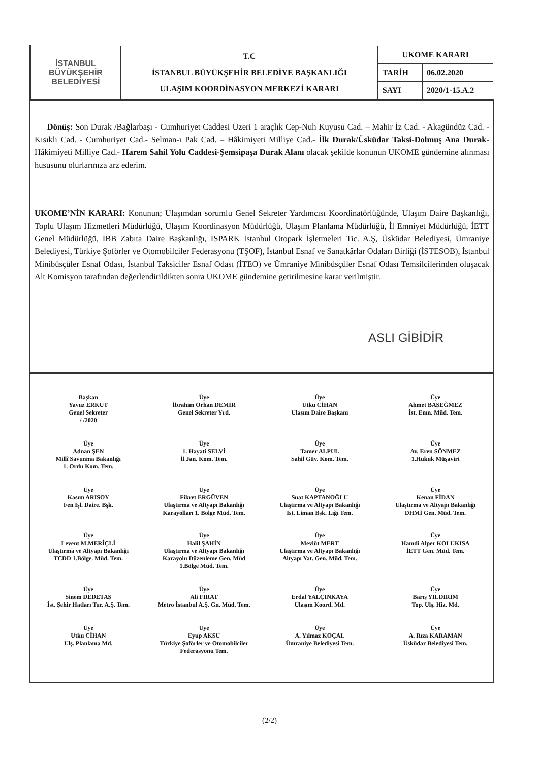| İSTANBUL BÜYÜKŞEHİR BELEDİYESİ | T.C İSTANBUL BÜYÜKŞEHİR BELEDİYE BAŞKANLIĞI ULAŞIM KOORDİNASYON MERKEZİ KARARI | UKOME KARARI | |
| | | TARİH | 06.02.2020 |
| | | SAYI | 2020/1-15.A.2 |
Dönüş: Son Durak /Bağlarbaşı - Cumhuriyet Caddesi Üzeri 1 araçlık Cep-Nuh Kuyusu Cad. – Mahir İz Cad. - Akagündüz Cad. - Kısıklı Cad. - Cumhuriyet Cad.- Selman-ı Pak Cad. – Hâkimiyeti Milliye Cad.- İlk Durak/Üsküdar Taksi-Dolmuş Ana Durak- Hâkimiyeti Milliye Cad.- Harem Sahil Yolu Caddesi-Şemsipaşa Durak Alanı olacak şekilde konunun UKOME gündemine alınması hususunu olurlarınıza arz ederim.
UKOME’NİN KARARI: Konunun; Ulaşımdan sorumlu Genel Sekreter Yardımcısı Koordinatörlüğünde, Ulaşım Daire Başkanlığı, Toplu Ulaşım Hizmetleri Müdürlüğü, Ulaşım Koordinasyon Müdürlüğü, Ulaşım Planlama Müdürlüğü, İl Emniyet Müdürlüğü, İETT Genel Müdürlüğü, İBB Zabıta Daire Başkanlığı, İSPARK İstanbul Otopark İşletmeleri Tic. A.Ş, Üsküdar Belediyesi, Ümraniye Belediyesi, Türkiye Şoförler ve Otomobilciler Federasyonu (TŞOF), İstanbul Esnaf ve Sanatkârlar Odaları Birliği (İSTESOB), İstanbul Minibüsçüler Esnaf Odası, İstanbul Taksiciler Esnaf Odası (İTEO) ve Ümraniye Minibüsçüler Esnaf Odası Temsilcilerinden oluşacak Alt Komisyon tarafından değerlendirildikten sonra UKOME gündemine getirilmesine karar verilmiştir.
ASLI GİBİDİR
Başkan
Yavuz ERKUT
Genel Sekreter
/ /2020
Üye
İbrahim Orhan DEMİR
Genel Sekreter Yrd.
Üye
Utku CİHAN
Ulaşım Daire Başkanı
Üye
Ahmet BAŞEĞMEZ
İst. Emn. Müd. Tem.
Üye
Adnan ŞEN
Millî Savunma Bakanlığı
1. Ordu Kom. Tem.
Üye
1. Hayati SELVİ
İl Jan. Kom. Tem.
Üye
Tamer ALPUL
Sahil Güv. Kom. Tem.
Üye
Av. Eren SÖNMEZ
1.Hukuk Müşaviri
Üye
Kasım ARISOY
Fen İşl. Daire. Bşk.
Üye
Fikret ERGÜVEN
Ulaştırma ve Altyapı Bakanlığı
Karayolları 1. Bölge Müd. Tem.
Üye
Suat KAPTANOĞLU
Ulaştırma ve Altyapı Bakanlığı
İst. Liman Bşk. Lığı Tem.
Üye
Kenan FİDAN
Ulaştırma ve Altyapı Bakanlığı
DHMİ Gen. Müd. Tem.
Üye
Levent M.MERİÇLİ
Ulaştırma ve Altyapı Bakanlığı
TCDD 1.Bölge. Müd. Tem.
Üye
Halil ŞAHİN
Ulaştırma ve Altyapı Bakanlığı
Karayolu Düzenleme Gen. Müd
1.Bölge Müd. Tem.
Üye
Mevlüt MERT
Ulaştırma ve Altyapı Bakanlığı
Altyapı Yat. Gen. Müd. Tem.
Üye
Hamdi Alper KOLUKISA
İETT Gen. Müd. Tem.
Üye
Sinem DEDETAŞ
İst. Şehir Hatları Tur. A.Ş. Tem.
Üye
Ali FIRAT
Metro İstanbul A.Ş. Gn. Müd. Tem.
Üye
Erdal YALÇINKAYA
Ulaşım Koord. Md.
Üye
Barış YILDIRIM
Top. Ulş. Hiz. Md.
Üye
Utku CİHAN
Ulş. Planlama Md.
Üye
Eyup AKSU
Türkiye Şoförler ve Otomobilciler
Federasyonu Tem.
Üye
A. Yılmaz KOÇAL
Ümraniye Belediyesi Tem.
Üye
A. Rıza KARAMAN
Üsküdar Belediyesi Tem.
(2/2)